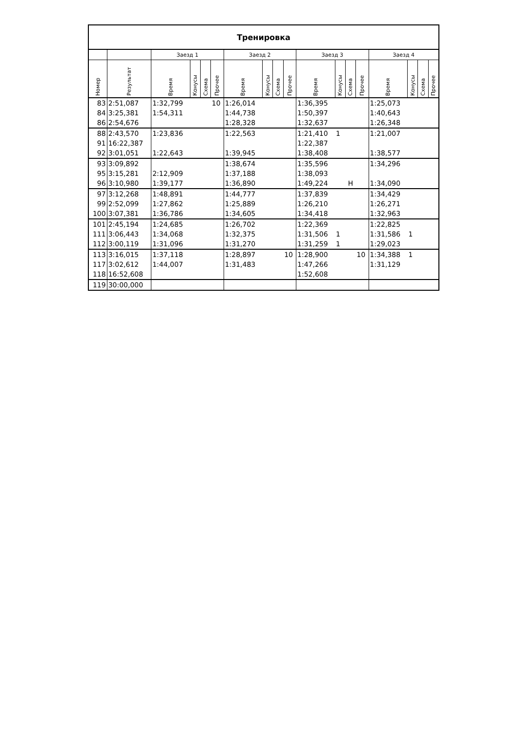| Тренировка | | | | | | | | | | | | | | | | | |
| --- | --- | --- | --- | --- | --- | --- | --- | --- | --- | --- | --- | --- | --- | --- | --- | --- | --- |
| | | Заезд 1 | | | | Заезд 2 | | | | Заезд 3 | | | | Заезд 4 | | | |
| Номер | Результат | Время | Конусы | Схема | Прочее | Время | Конусы | Схема | Прочее | Время | Конусы | Схема | Прочее | Время | Конусы | Схема | Прочее |
| 83 | 2:51,087 | 1:32,799 | | | 10 | 1:26,014 | | | | 1:36,395 | | | | 1:25,073 | | | |
| 84 | 3:25,381 | 1:54,311 | | | | 1:44,738 | | | | 1:50,397 | | | | 1:40,643 | | | |
| 86 | 2:54,676 | | | | | 1:28,328 | | | | 1:32,637 | | | | 1:26,348 | | | |
| 88 | 2:43,570 | 1:23,836 | | | | 1:22,563 | | | | 1:21,410 | 1 | | | 1:21,007 | | | |
| 91 | 16:22,387 | | | | | | | | | 1:22,387 | | | | | | | |
| 92 | 3:01,051 | 1:22,643 | | | | 1:39,945 | | | | 1:38,408 | | | | 1:38,577 | | | |
| 93 | 3:09,892 | | | | | 1:38,674 | | | | 1:35,596 | | | | 1:34,296 | | | |
| 95 | 3:15,281 | 2:12,909 | | | | 1:37,188 | | | | 1:38,093 | | | | | | | |
| 96 | 3:10,980 | 1:39,177 | | | | 1:36,890 | | | | 1:49,224 | | Н | | 1:34,090 | | | |
| 97 | 3:12,268 | 1:48,891 | | | | 1:44,777 | | | | 1:37,839 | | | | 1:34,429 | | | |
| 99 | 2:52,099 | 1:27,862 | | | | 1:25,889 | | | | 1:26,210 | | | | 1:26,271 | | | |
| 100 | 3:07,381 | 1:36,786 | | | | 1:34,605 | | | | 1:34,418 | | | | 1:32,963 | | | |
| 101 | 2:45,194 | 1:24,685 | | | | 1:26,702 | | | | 1:22,369 | | | | 1:22,825 | | | |
| 111 | 3:06,443 | 1:34,068 | | | | 1:32,375 | | | | 1:31,506 | 1 | | | 1:31,586 | 1 | | |
| 112 | 3:00,119 | 1:31,096 | | | | 1:31,270 | | | | 1:31,259 | 1 | | | 1:29,023 | | | |
| 113 | 3:16,015 | 1:37,118 | | | | 1:28,897 | | | 10 | 1:28,900 | | | 10 | 1:34,388 | 1 | | |
| 117 | 3:02,612 | 1:44,007 | | | | 1:31,483 | | | | 1:47,266 | | | | 1:31,129 | | | |
| 118 | 16:52,608 | | | | | | | | | 1:52,608 | | | | | | | |
| 119 | 30:00,000 | | | | | | | | | | | | | | | | |